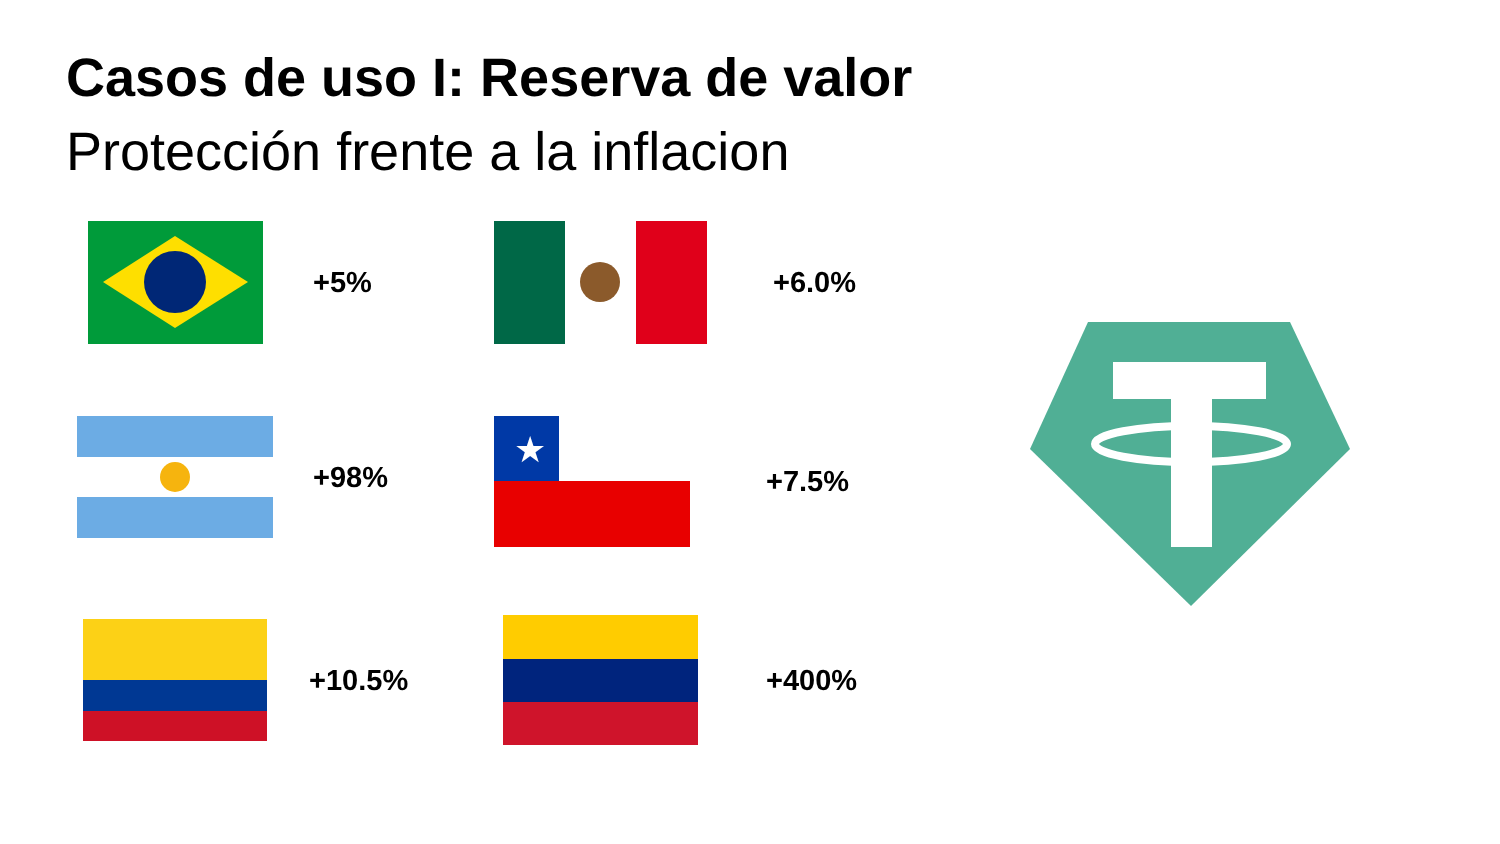Casos de uso I: Reserva de valor
Protección frente a la inflacion
+5% +6.0%
+98%
★
+7.5%
+10.5% +400%